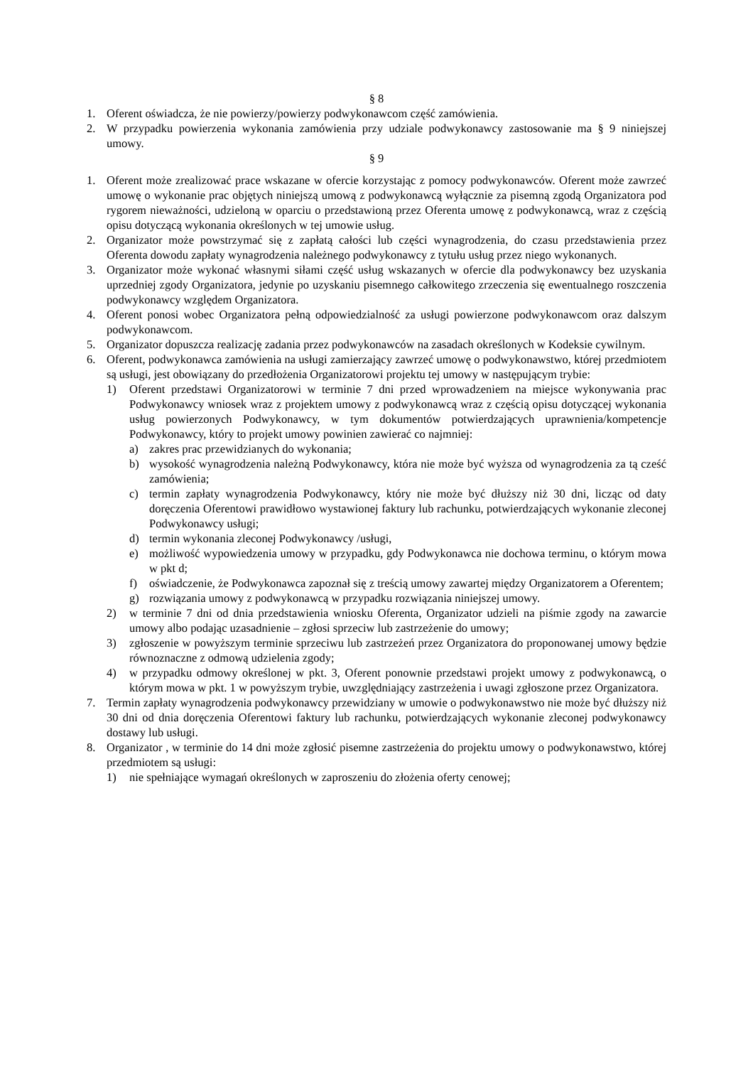§ 8
1. Oferent oświadcza, że nie powierzy/powierzy podwykonawcom część zamówienia.
2. W przypadku powierzenia wykonania zamówienia przy udziale podwykonawcy zastosowanie ma § 9 niniejszej umowy.
§ 9
1. Oferent może zrealizować prace wskazane w ofercie korzystając z pomocy podwykonawców. Oferent może zawrzeć umowę o wykonanie prac objętych niniejszą umową z podwykonawcą wyłącznie za pisemną zgodą Organizatora pod rygorem nieważności, udzieloną w oparciu o przedstawioną przez Oferenta umowę z podwykonawcą, wraz z częścią opisu dotyczącą wykonania określonych w tej umowie usług.
2. Organizator może powstrzymać się z zapłatą całości lub części wynagrodzenia, do czasu przedstawienia przez Oferenta dowodu zapłaty wynagrodzenia należnego podwykonawcy z tytułu usług przez niego wykonanych.
3. Organizator może wykonać własnymi siłami część usług wskazanych w ofercie dla podwykonawcy bez uzyskania uprzedniej zgody Organizatora, jedynie po uzyskaniu pisemnego całkowitego zrzeczenia się ewentualnego roszczenia podwykonawcy względem Organizatora.
4. Oferent ponosi wobec Organizatora pełną odpowiedzialność za usługi powierzone podwykonawcom oraz dalszym podwykonawcom.
5. Organizator dopuszcza realizację zadania przez podwykonawców na zasadach określonych w Kodeksie cywilnym.
6. Oferent, podwykonawca zamówienia na usługi zamierzający zawrzeć umowę o podwykonawstwo, której przedmiotem są usługi, jest obowiązany do przedłożenia Organizatorowi projektu tej umowy w następującym trybie:
1) Oferent przedstawi Organizatorowi w terminie 7 dni przed wprowadzeniem na miejsce wykonywania prac Podwykonawcy wniosek wraz z projektem umowy z podwykonawcą wraz z częścią opisu dotyczącej wykonania usług powierzonych Podwykonawcy, w tym dokumentów potwierdzających uprawnienia/kompetencje Podwykonawcy, który to projekt umowy powinien zawierać co najmniej:
a) zakres prac przewidzianych do wykonania;
b) wysokość wynagrodzenia należną Podwykonawcy, która nie może być wyższa od wynagrodzenia za tą cześć zamówienia;
c) termin zapłaty wynagrodzenia Podwykonawcy, który nie może być dłuższy niż 30 dni, licząc od daty doręczenia Oferentowi prawidłowo wystawionej faktury lub rachunku, potwierdzających wykonanie zleconej Podwykonawcy usługi;
d) termin wykonania zleconej Podwykonawcy /usługi,
e) możliwość wypowiedzenia umowy w przypadku, gdy Podwykonawca nie dochowa terminu, o którym mowa w pkt d;
f) oświadczenie, że Podwykonawca zapoznał się z treścią umowy zawartej między Organizatorem a Oferentem;
g) rozwiązania umowy z podwykonawcą w przypadku rozwiązania niniejszej umowy.
2) w terminie 7 dni od dnia przedstawienia wniosku Oferenta, Organizator udzieli na piśmie zgody na zawarcie umowy albo podając uzasadnienie – zgłosi sprzeciw lub zastrzeżenie do umowy;
3) zgłoszenie w powyższym terminie sprzeciwu lub zastrzeżeń przez Organizatora do proponowanej umowy będzie równoznaczne z odmową udzielenia zgody;
4) w przypadku odmowy określonej w pkt. 3, Oferent ponownie przedstawi projekt umowy z podwykonawcą, o którym mowa w pkt. 1 w powyższym trybie, uwzględniający zastrzeżenia i uwagi zgłoszone przez Organizatora.
7. Termin zapłaty wynagrodzenia podwykonawcy przewidziany w umowie o podwykonawstwo nie może być dłuższy niż 30 dni od dnia doręczenia Oferentowi faktury lub rachunku, potwierdzających wykonanie zleconej podwykonawcy dostawy lub usługi.
8. Organizator , w terminie do 14 dni może zgłosić pisemne zastrzeżenia do projektu umowy o podwykonawstwo, której przedmiotem są usługi:
1) nie spełniające wymagań określonych w zaproszeniu do złożenia oferty cenowej;